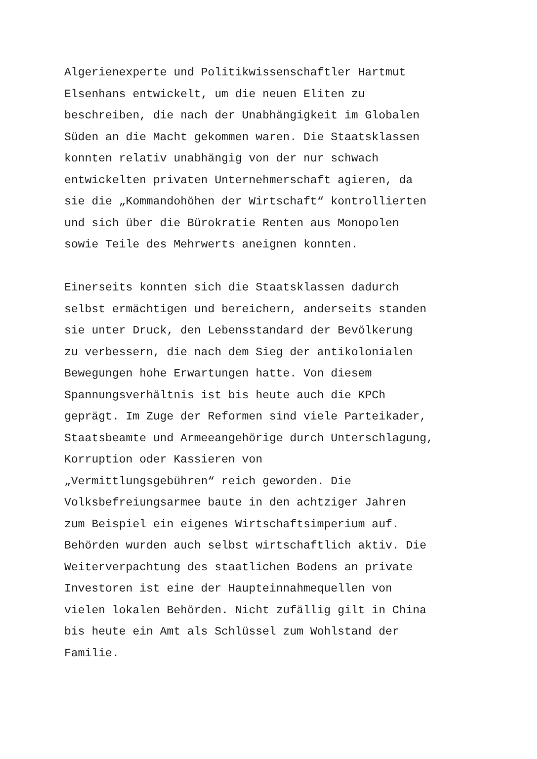Algerienexperte und Politikwissenschaftler Hartmut
Elsenhans entwickelt, um die neuen Eliten zu
beschreiben, die nach der Unabhängigkeit im Globalen
Süden an die Macht gekommen waren. Die Staatsklassen
konnten relativ unabhängig von der nur schwach
entwickelten privaten Unternehmerschaft agieren, da
sie die „Kommandohöhen der Wirtschaft“ kontrollierten
und sich über die Bürokratie Renten aus Monopolen
sowie Teile des Mehrwerts aneignen konnten.
Einerseits konnten sich die Staatsklassen dadurch
selbst ermächtigen und bereichern, anderseits standen
sie unter Druck, den Lebensstandard der Bevölkerung
zu verbessern, die nach dem Sieg der antikolonialen
Bewegungen hohe Erwartungen hatte. Von diesem
Spannungsverhältnis ist bis heute auch die KPCh
geprägt. Im Zuge der Reformen sind viele Parteikader,
Staatsbeamte und Armeeangehörige durch Unterschlagung,
Korruption oder Kassieren von
„Vermittlungsgebühren“ reich geworden. Die
Volksbefreiungsarmee baute in den achtziger Jahren
zum Beispiel ein eigenes Wirtschaftsimperium auf.
Behörden wurden auch selbst wirtschaftlich aktiv. Die
Weiterverpachtung des staatlichen Bodens an private
Investoren ist eine der Haupteinnahmequellen von
vielen lokalen Behörden. Nicht zufällig gilt in China
bis heute ein Amt als Schlüssel zum Wohlstand der
Familie.